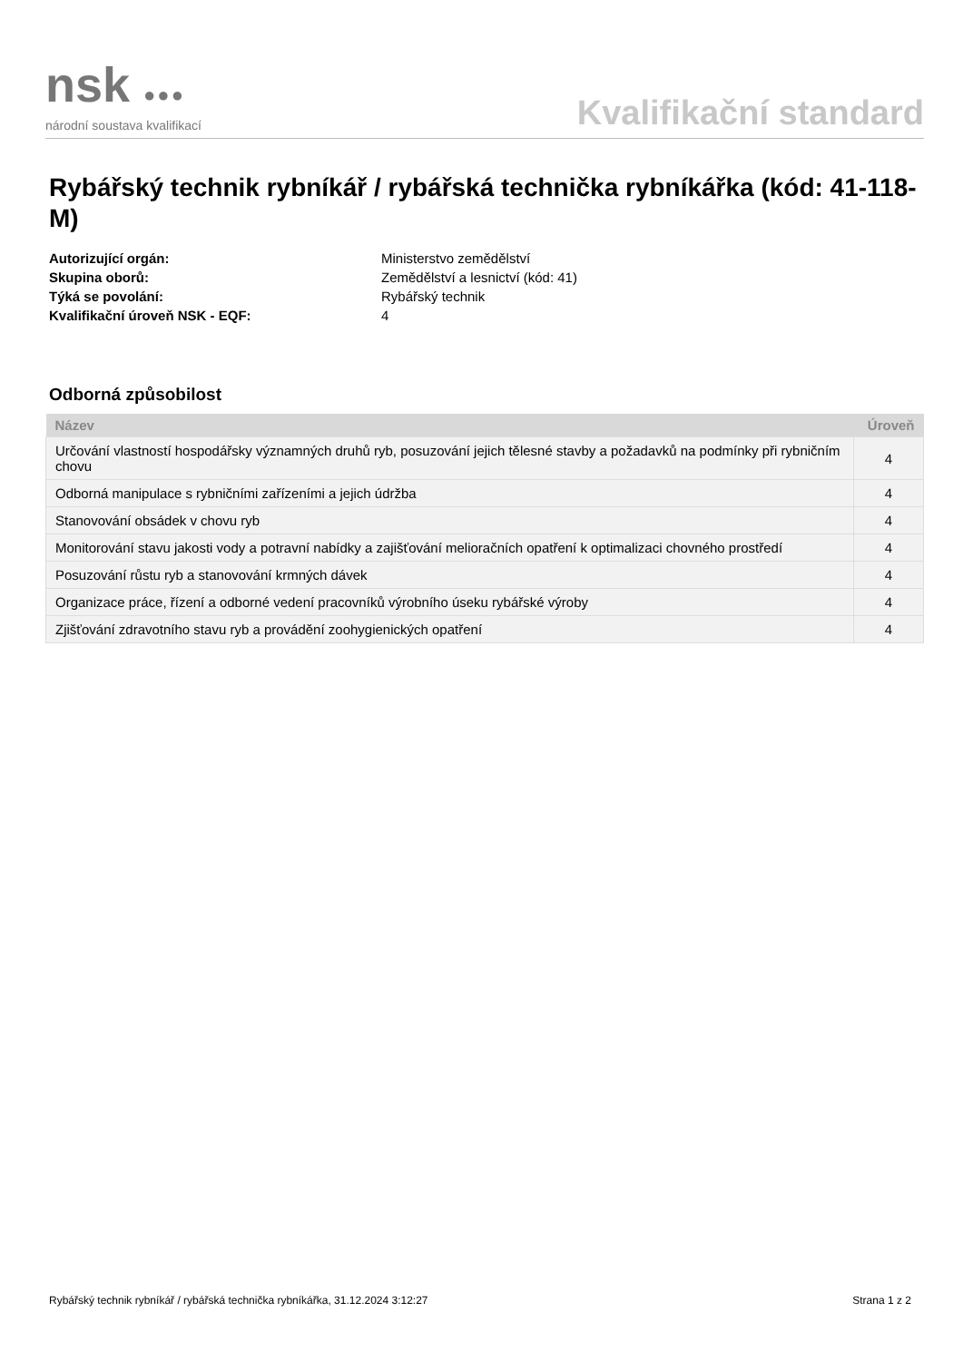nsk ●●●
národní soustava kvalifikací
Kvalifikační standard
Rybářský technik rybníkář / rybářská technička rybníkářka (kód: 41-118-M)
Autorizující orgán: Ministerstvo zemědělství
Skupina oborů: Zemědělství a lesnictví (kód: 41)
Týká se povolání: Rybářský technik
Kvalifikační úroveň NSK - EQF: 4
Odborná způsobilost
| Název | Úroveň |
| --- | --- |
| Určování vlastností hospodářsky významných druhů ryb, posuzování jejich tělesné stavby a požadavků na podmínky při rybničním chovu | 4 |
| Odborná manipulace s rybničními zařízeními a jejich údržba | 4 |
| Stanovování obsádek v chovu ryb | 4 |
| Monitorování stavu jakosti vody a potravní nabídky a zajišťování melioračních opatření k optimalizaci chovného prostředí | 4 |
| Posuzování růstu ryb a stanovování krmných dávek | 4 |
| Organizace práce, řízení a odborné vedení pracovníků výrobního úseku rybářské výroby | 4 |
| Zjišťování zdravotního stavu ryb a provádění zoohygienických opatření | 4 |
Rybářský technik rybníkář / rybářská technička rybníkářka, 31.12.2024 3:12:27 Strana 1 z 2